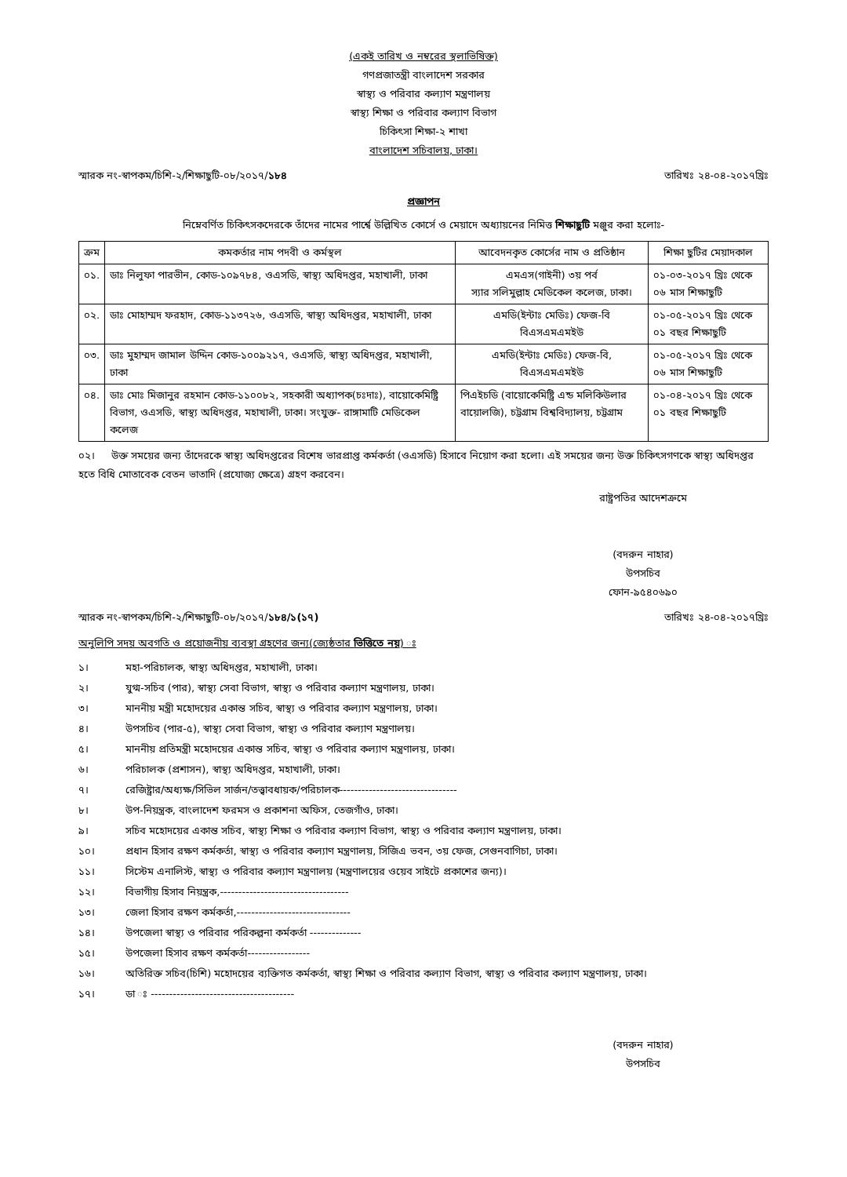(একই তারিখ ও নম্বরের স্থলাভিষিক্ত)
গণপ্রজাতন্ত্রী বাংলাদেশ সরকার
স্বাস্থ্য ও পরিবার কল্যাণ মন্ত্রণালয়
স্বাস্থ্য শিক্ষা ও পরিবার কল্যাণ বিভাগ
চিকিৎসা শিক্ষা-২ শাখা
বাংলাদেশ সচিবালয়, ঢাকা।
স্মারক নং-স্বাপকম/চিশি-২/শিক্ষাছুটি-০৮/২০১৭/১৮৪ তারিখঃ ২৪-০৪-২০১৭খ্রিঃ
প্রজ্ঞাপন
নিম্নেবর্ণিত চিকিৎসকদেরকে তাঁদের নামের পার্শ্বে উল্লিখিত কোর্সে ও মেয়াদে অধ্যায়নের নিমিত্ত শিক্ষাছুটি মঞ্জুর করা হলোঃ-
| ক্রম | কমকর্তার নাম পদবী ও কর্মস্থল | আবেদনকৃত কোর্সের নাম ও প্রতিষ্ঠান | শিক্ষা ছুটির মেয়াদকাল |
| --- | --- | --- | --- |
| ০১. | ডাঃ নিলুফা পারভীন, কোড-১০৯৭৮৪, ওএসডি, স্বাস্থ্য অধিদপ্তর, মহাখালী, ঢাকা | এমএস(গাইনী) ৩য় পর্ব স্যার সলিমুল্লাহ মেডিকেল কলেজ, ঢাকা। | ০১-০৩-২০১৭ খ্রিঃ থেকে ০৬ মাস শিক্ষাছুটি |
| ০২. | ডাঃ মোহাম্মদ ফরহাদ, কোড-১১৩৭২৬, ওএসডি, স্বাস্থ্য অধিদপ্তর, মহাখালী, ঢাকা | এমডি(ইন্টাঃ মেডিঃ) ফেজ-বি বিএসএমএমইউ | ০১-০৫-২০১৭ খ্রিঃ থেকে ০১ বছর শিক্ষাছুটি |
| ০৩. | ডাঃ মুহাম্মদ জামাল উদ্দিন কোড-১০০৯২১৭, ওএসডি, স্বাস্থ্য অধিদপ্তর, মহাখালী, ঢাকা | এমডি(ইন্টাঃ মেডিঃ) ফেজ-বি, বিএসএমএমইউ | ০১-০৫-২০১৭ খ্রিঃ থেকে ০৬ মাস শিক্ষাছুটি |
| ০৪. | ডাঃ মোঃ মিজানুর রহমান কোড-১১০০৮২, সহকারী অধ্যাপক(চঃদাঃ), বায়োকেমিষ্ট্রি বিভাগ, ওএসডি, স্বাস্থ্য অধিদপ্তর, মহাখালী, ঢাকা। সংযুক্ত- রাঙ্গামাটি মেডিকেল কলেজ | পিএইচডি (বায়োকেমিষ্ট্রি এন্ড মলিকিউলার বায়োলজি), চট্টগ্রাম বিশ্ববিদ্যালয়, চট্টগ্রাম | ০১-০৪-২০১৭ খ্রিঃ থেকে ০১ বছর শিক্ষাছুটি |
০২। উক্ত সময়ের জন্য তাঁদেরকে স্বাস্থ্য অধিদপ্তরের বিশেষ ভারপ্রাপ্ত কর্মকর্তা (ওএসডি) হিসাবে নিয়োগ করা হলো। এই সময়ের জন্য উক্ত চিকিৎসগণকে স্বাস্থ্য অধিদপ্তর হতে বিধি মোতাবেক বেতন ভাতাদি (প্রযোজ্য ক্ষেত্রে) গ্রহণ করবেন।
রাষ্ট্রপতির আদেশক্রমে
(বদরুন নাহার)
উপসচিব
ফোন-৯৫৪০৬৯০
স্মারক নং-স্বাপকম/চিশি-২/শিক্ষাছুটি-০৮/২০১৭/১৮৪/১(১৭) তারিখঃ ২৪-০৪-২০১৭খ্রিঃ
অনুলিপি সদয় অবগতি ও প্রয়োজনীয় ব্যবস্থা গ্রহণের জন্য(জ্যেষ্ঠতার ভিত্তিতে নয়) ঃ
১। মহা-পরিচালক, স্বাস্থ্য অধিদপ্তর, মহাখালী, ঢাকা।
২। যুগ্ম-সচিব (পার), স্বাস্থ্য সেবা বিভাগ, স্বাস্থ্য ও পরিবার কল্যাণ মন্ত্রণালয়, ঢাকা।
৩। মাননীয় মন্ত্রী মহোদয়ের একান্ত সচিব, স্বাস্থ্য ও পরিবার কল্যাণ মন্ত্রণালয়, ঢাকা।
৪। উপসচিব (পার-৫), স্বাস্থ্য সেবা বিভাগ, স্বাস্থ্য ও পরিবার কল্যাণ মন্ত্রণালয়।
৫। মাননীয় প্রতিমন্ত্রী মহোদয়ের একান্ত সচিব, স্বাস্থ্য ও পরিবার কল্যাণ মন্ত্রণালয়, ঢাকা।
৬। পরিচালক (প্রশাসন), স্বাস্থ্য অধিদপ্তর, মহাখালী, ঢাকা।
৭। রেজিষ্ট্রার/অধ্যক্ষ/সিভিল সার্জন/তত্ত্বাবধায়ক/পরিচালক--------------------------------
৮। উপ-নিয়ন্ত্রক, বাংলাদেশ ফরমস ও প্রকাশনা অফিস, তেজগাঁও, ঢাকা।
৯। সচিব মহোদয়ের একান্ত সচিব, স্বাস্থ্য শিক্ষা ও পরিবার কল্যাণ বিভাগ, স্বাস্থ্য ও পরিবার কল্যাণ মন্ত্রণালয়, ঢাকা।
১০। প্রধান হিসাব রক্ষণ কর্মকর্তা, স্বাস্থ্য ও পরিবার কল্যাণ মন্ত্রণালয়, সিজিএ ভবন, ৩য় ফেজ, সেগুনবাগিচা, ঢাকা।
১১। সিস্টেম এনালিস্ট, স্বাস্থ্য ও পরিবার কল্যাণ মন্ত্রণালয় (মন্ত্রণালয়ের ওয়েব সাইটে প্রকাশের জন্য)।
১২। বিভাগীয় হিসাব নিয়ন্ত্রক,-----------------------------------
১৩। জেলা হিসাব রক্ষণ কর্মকর্তা,-------------------------------
১৪। উপজেলা স্বাস্থ্য ও পরিবার পরিকল্পনা কর্মকর্তা --------------
১৫। উপজেলা হিসাব রক্ষণ কর্মকর্তা-----------------
১৬। অতিরিক্ত সচিব(চিশি) মহোদয়ের ব্যক্তিগত কর্মকর্তা, স্বাস্থ্য শিক্ষা ও পরিবার কল্যাণ বিভাগ, স্বাস্থ্য ও পরিবার কল্যাণ মন্ত্রণালয়, ঢাকা।
১৭। ডা ঃ ---------------------------------------
(বদরুন নাহার)
উপসচিব